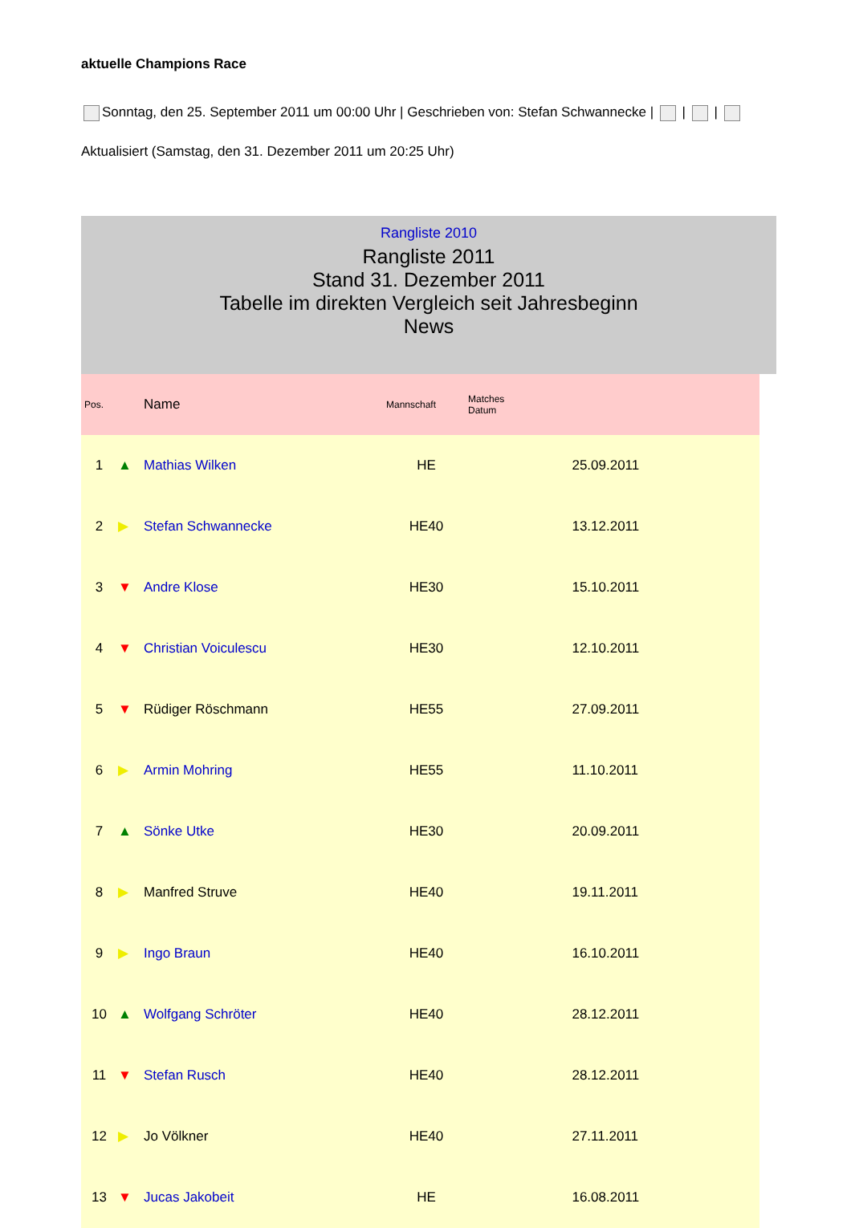aktuelle Champions Race
Sonntag, den 25. September 2011 um 00:00 Uhr | Geschrieben von: Stefan Schwannecke | | |
Aktualisiert (Samstag, den 31. Dezember 2011 um 20:25 Uhr)
Rangliste 2010
Rangliste 2011
Stand 31. Dezember 2011
Tabelle im direkten Vergleich seit Jahresbeginn
News
| Pos. | | Name | Mannschaft | Matches Datum | |
| --- | --- | --- | --- | --- | --- |
| 1 | ▲ | Mathias Wilken | HE | | 25.09.2011 |
| 2 | ▶ | Stefan Schwannecke | HE40 | | 13.12.2011 |
| 3 | ▼ | Andre Klose | HE30 | | 15.10.2011 |
| 4 | ▼ | Christian Voiculescu | HE30 | | 12.10.2011 |
| 5 | ▼ | Rüdiger Röschmann | HE55 | | 27.09.2011 |
| 6 | ▶ | Armin Mohring | HE55 | | 11.10.2011 |
| 7 | ▲ | Sönke Utke | HE30 | | 20.09.2011 |
| 8 | ▶ | Manfred Struve | HE40 | | 19.11.2011 |
| 9 | ▶ | Ingo Braun | HE40 | | 16.10.2011 |
| 10 | ▲ | Wolfgang Schröter | HE40 | | 28.12.2011 |
| 11 | ▼ | Stefan Rusch | HE40 | | 28.12.2011 |
| 12 | ▶ | Jo Völkner | HE40 | | 27.11.2011 |
| 13 | ▼ | Jucas Jakobeit | HE | | 16.08.2011 |